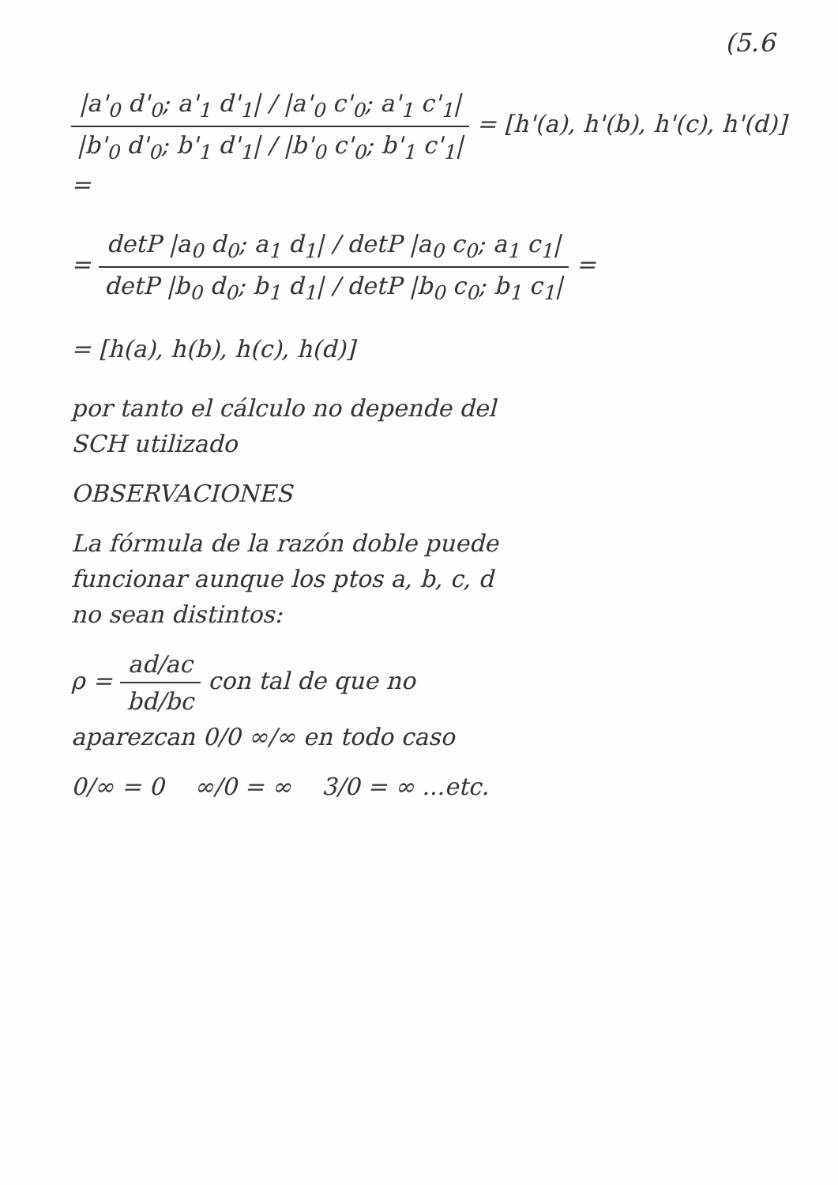(5.6
|a'<sub>0</sub> d'<sub>0</sub>; a'<sub>1</sub> d'<sub>1</sub>| / |a'<sub>0</sub> c'<sub>0</sub>; a'<sub>1</sub> c'<sub>1</sub>| |b'<sub>0</sub> d'<sub>0</sub>; b'<sub>1</sub> d'<sub>1</sub>| / |b'<sub>0</sub> c'<sub>0</sub>; b'<sub>1</sub> c'<sub>1</sub>| = [h'(a), h'(b), h'(c), h'(d)] =
= detP |a<sub>0</sub> d<sub>0</sub>; a<sub>1</sub> d<sub>1</sub>| / detP |a<sub>0</sub> c<sub>0</sub>; a<sub>1</sub> c<sub>1</sub>| detP |b<sub>0</sub> d<sub>0</sub>; b<sub>1</sub> d<sub>1</sub>| / detP |b<sub>0</sub> c<sub>0</sub>; b<sub>1</sub> c<sub>1</sub>| =
= [h(a), h(b), h(c), h(d)]
por tanto el cálculo no depende del
SCH utilizado
OBSERVACIONES
La fórmula de la razón doble puede
funcionar aunque los ptos a, b, c, d
no sean distintos:
ρ = ad/ac bd/bc con tal de que no
aparezcan 0/0 ∞/∞ en todo caso
0/∞ = 0 ∞/0 = ∞ 3/0 = ∞ ...etc.